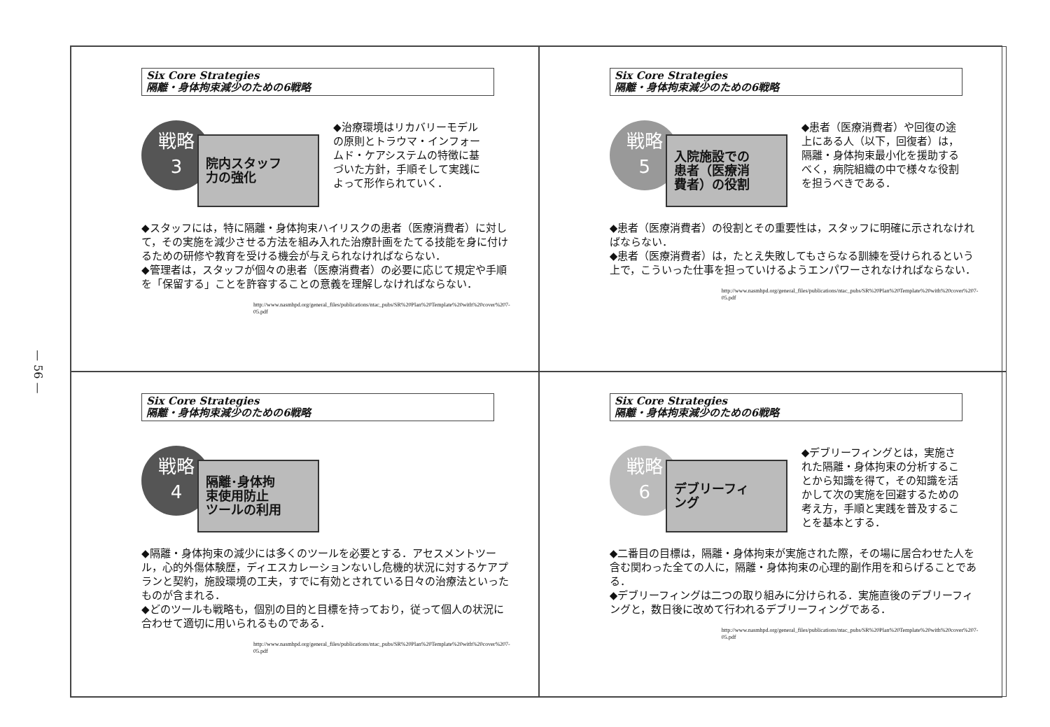— 56 —
Six Core Strategies
隔離・身体拘束減少のための6戦略
戦略
3
院内スタッフ
力の強化
◆治療環境はリカバリーモデルの原則とトラウマ・インフォームド・ケアシステムの特徴に基づいた方針，手順そして実践によって形作られていく．
◆スタッフには，特に隔離・身体拘束ハイリスクの患者（医療消費者）に対して，その実施を減少させる方法を組み入れた治療計画をたてる技能を身に付けるための研修や教育を受ける機会が与えられなければならない．
◆管理者は，スタッフが個々の患者（医療消費者）の必要に応じて規定や手順を「保留する」ことを許容することの意義を理解しなければならない．
http://www.nasmhpd.org/general_files/publications/ntac_pubs/SR%20Plan%20Template%20with%20cover%207-05.pdf
Six Core Strategies
隔離・身体拘束減少のための6戦略
戦略
5
入院施設での
患者（医療消
費者）の役割
◆患者（医療消費者）や回復の途上にある人（以下，回復者）は，隔離・身体拘束最小化を援助するべく，病院組織の中で様々な役割を担うべきである．
◆患者（医療消費者）の役割とその重要性は，スタッフに明確に示されなければならない．
◆患者（医療消費者）は，たとえ失敗してもさらなる訓練を受けられるという上で，こういった仕事を担っていけるようエンパワーされなければならない．
http://www.nasmhpd.org/general_files/publications/ntac_pubs/SR%20Plan%20Template%20with%20cover%207-05.pdf
Six Core Strategies
隔離・身体拘束減少のための6戦略
戦略
4
隔離･身体拘
束使用防止
ツールの利用
◆隔離・身体拘束の減少には多くのツールを必要とする．アセスメントツール，心的外傷体験歴，ディエスカレーションないし危機的状況に対するケアプランと契約，施設環境の工夫，すでに有効とされている日々の治療法といったものが含まれる．
◆どのツールも戦略も，個別の目的と目標を持っており，従って個人の状況に合わせて適切に用いられるものである．
http://www.nasmhpd.org/general_files/publications/ntac_pubs/SR%20Plan%20Template%20with%20cover%207-05.pdf
Six Core Strategies
隔離・身体拘束減少のための6戦略
戦略
6
デブリーフィ
ング
◆デブリーフィングとは，実施された隔離・身体拘束の分析することから知識を得て，その知識を活かして次の実施を回避するための考え方，手順と実践を普及することを基本とする．
◆二番目の目標は，隔離・身体拘束が実施された際，その場に居合わせた人を含む関わった全ての人に，隔離・身体拘束の心理的副作用を和らげることである．
◆デブリーフィングは二つの取り組みに分けられる．実施直後のデブリーフィングと，数日後に改めて行われるデブリーフィングである．
http://www.nasmhpd.org/general_files/publications/ntac_pubs/SR%20Plan%20Template%20with%20cover%207-05.pdf